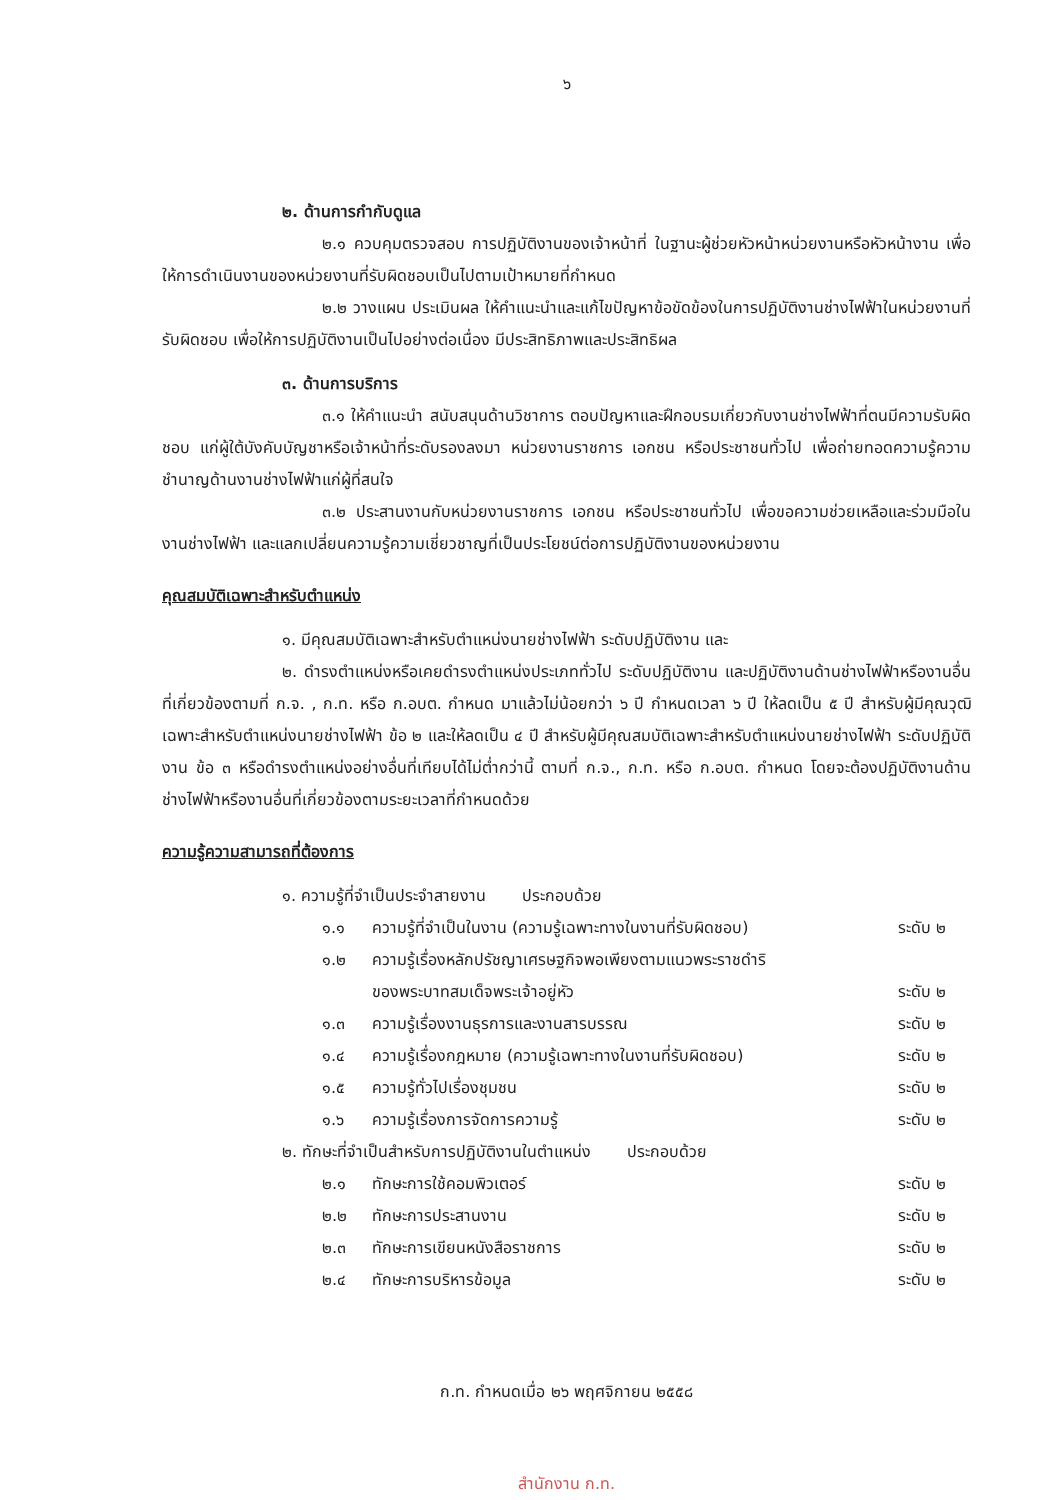๖
๒. ด้านการกำกับดูแล
๒.๑ ควบคุมตรวจสอบ การปฏิบัติงานของเจ้าหน้าที่ ในฐานะผู้ช่วยหัวหน้าหน่วยงานหรือหัวหน้างาน เพื่อให้การดำเนินงานของหน่วยงานที่รับผิดชอบเป็นไปตามเป้าหมายที่กำหนด
๒.๒ วางแผน ประเมินผล ให้คำแนะนำและแก้ไขปัญหาข้อขัดข้องในการปฏิบัติงานช่างไฟฟ้าในหน่วยงานที่รับผิดชอบ เพื่อให้การปฏิบัติงานเป็นไปอย่างต่อเนื่อง มีประสิทธิภาพและประสิทธิผล
๓. ด้านการบริการ
๓.๑ ให้คำแนะนำ สนับสนุนด้านวิชาการ ตอบปัญหาและฝึกอบรมเกี่ยวกับงานช่างไฟฟ้าที่ตนมีความรับผิดชอบ แก่ผู้ใต้บังคับบัญชาหรือเจ้าหน้าที่ระดับรองลงมา หน่วยงานราชการ เอกชน หรือประชาชนทั่วไป เพื่อถ่ายทอดความรู้ความชำนาญด้านงานช่างไฟฟ้าแก่ผู้ที่สนใจ
๓.๒ ประสานงานกับหน่วยงานราชการ เอกชน หรือประชาชนทั่วไป เพื่อขอความช่วยเหลือและร่วมมือในงานช่างไฟฟ้า และแลกเปลี่ยนความรู้ความเชี่ยวชาญที่เป็นประโยชน์ต่อการปฏิบัติงานของหน่วยงาน
คุณสมบัติเฉพาะสำหรับตำแหน่ง
๑. มีคุณสมบัติเฉพาะสำหรับตำแหน่งนายช่างไฟฟ้า ระดับปฏิบัติงาน และ
๒. ดำรงตำแหน่งหรือเคยดำรงตำแหน่งประเภททั่วไป ระดับปฏิบัติงาน และปฏิบัติงานด้านช่างไฟฟ้าหรืองานอื่นที่เกี่ยวข้องตามที่ ก.จ. , ก.ท. หรือ ก.อบต. กำหนด มาแล้วไม่น้อยกว่า ๖ ปี กำหนดเวลา ๖ ปี ให้ลดเป็น ๕ ปี สำหรับผู้มีคุณวุฒิเฉพาะสำหรับตำแหน่งนายช่างไฟฟ้า ข้อ ๒ และให้ลดเป็น ๔ ปี สำหรับผู้มีคุณสมบัติเฉพาะสำหรับตำแหน่งนายช่างไฟฟ้า ระดับปฏิบัติงาน ข้อ ๓ หรือดำรงตำแหน่งอย่างอื่นที่เทียบได้ไม่ต่ำกว่านี้ ตามที่ ก.จ., ก.ท. หรือ ก.อบต. กำหนด โดยจะต้องปฏิบัติงานด้านช่างไฟฟ้าหรืองานอื่นที่เกี่ยวข้องตามระยะเวลาที่กำหนดด้วย
ความรู้ความสามารถที่ต้องการ
| ๑. ความรู้ที่จำเป็นประจำสายงาน ประกอบด้วย | | |
| ๑.๑ | ความรู้ที่จำเป็นในงาน (ความรู้เฉพาะทางในงานที่รับผิดชอบ) | ระดับ ๒ |
| ๑.๒ | ความรู้เรื่องหลักปรัชญาเศรษฐกิจพอเพียงตามแนวพระราชดำริ ของพระบาทสมเด็จพระเจ้าอยู่หัว | ระดับ ๒ |
| ๑.๓ | ความรู้เรื่องงานธุรการและงานสารบรรณ | ระดับ ๒ |
| ๑.๔ | ความรู้เรื่องกฎหมาย (ความรู้เฉพาะทางในงานที่รับผิดชอบ) | ระดับ ๒ |
| ๑.๕ | ความรู้ทั่วไปเรื่องชุมชน | ระดับ ๒ |
| ๑.๖ | ความรู้เรื่องการจัดการความรู้ | ระดับ ๒ |
| ๒. ทักษะที่จำเป็นสำหรับการปฏิบัติงานในตำแหน่ง ประกอบด้วย | | |
| ๒.๑ | ทักษะการใช้คอมพิวเตอร์ | ระดับ ๒ |
| ๒.๒ | ทักษะการประสานงาน | ระดับ ๒ |
| ๒.๓ | ทักษะการเขียนหนังสือราชการ | ระดับ ๒ |
| ๒.๔ | ทักษะการบริหารข้อมูล | ระดับ ๒ |
ก.ท. กำหนดเมื่อ ๒๖ พฤศจิกายน ๒๕๕๘
สำนักงาน ก.ท.